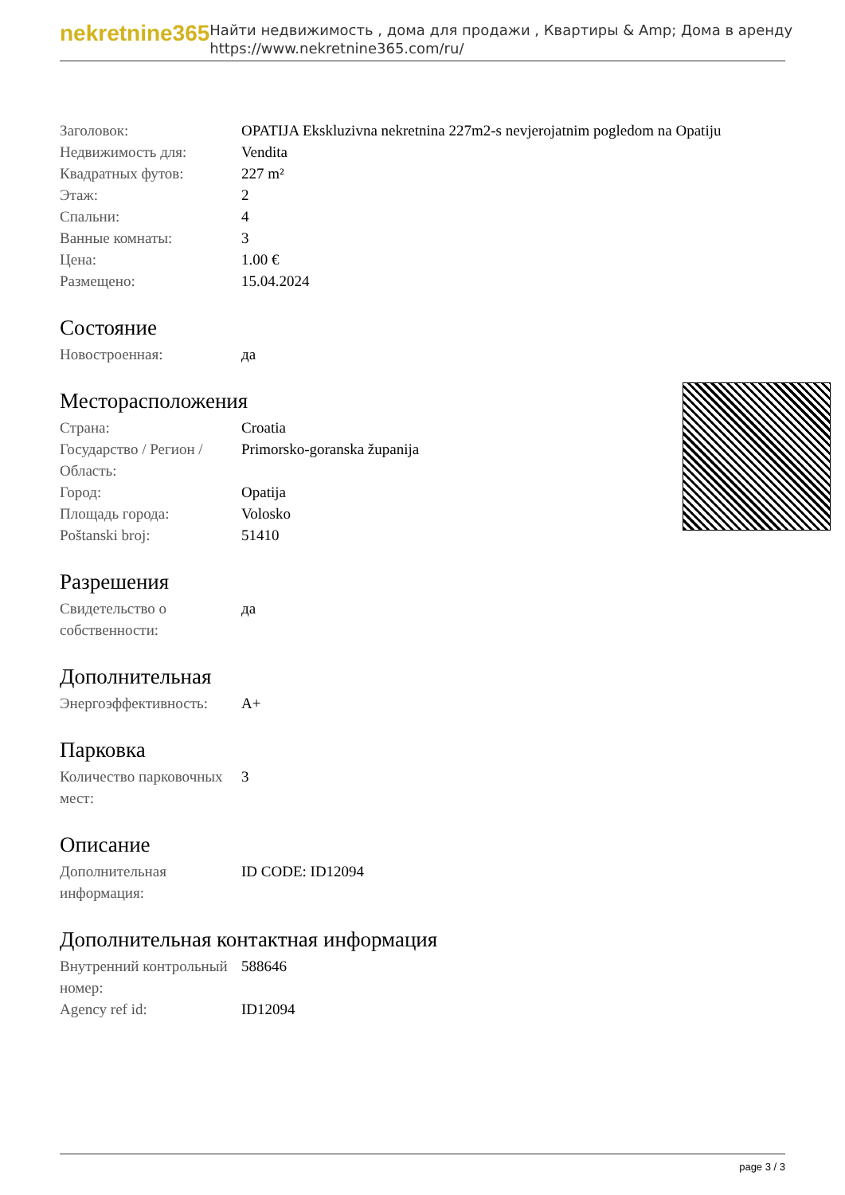nekretnine365
Найти недвижимость , дома для продажи , Квартиры & Amp; Дома в аренду
https://www.nekretnine365.com/ru/
| Заголовок: | OPATIJA Ekskluzivna nekretnina 227m2-s nevjerojatnim pogledom na Opatiju |
| Недвижимость для: | Vendita |
| Квадратных футов: | 227 m² |
| Этаж: | 2 |
| Спальни: | 4 |
| Ванные комнаты: | 3 |
| Цена: | 1.00 € |
| Размещено: | 15.04.2024 |
Состояние
| Новостроенная: | да |
Месторасположения
| Страна: | Croatia |
| Государство / Регион / Область: | Primorsko-goranska županija |
| Город: | Opatija |
| Площадь города: | Volosko |
| Poštanski broj: | 51410 |
Разрешения
| Свидетельство о собственности: | да |
Дополнительная
| Энергоэффективность: | A+ |
Парковка
| Количество парковочных мест: | 3 |
Описание
| Дополнительная информация: | ID CODE: ID12094 |
Дополнительная контактная информация
| Внутренний контрольный номер: | 588646 |
| Agency ref id: | ID12094 |
page 3 / 3